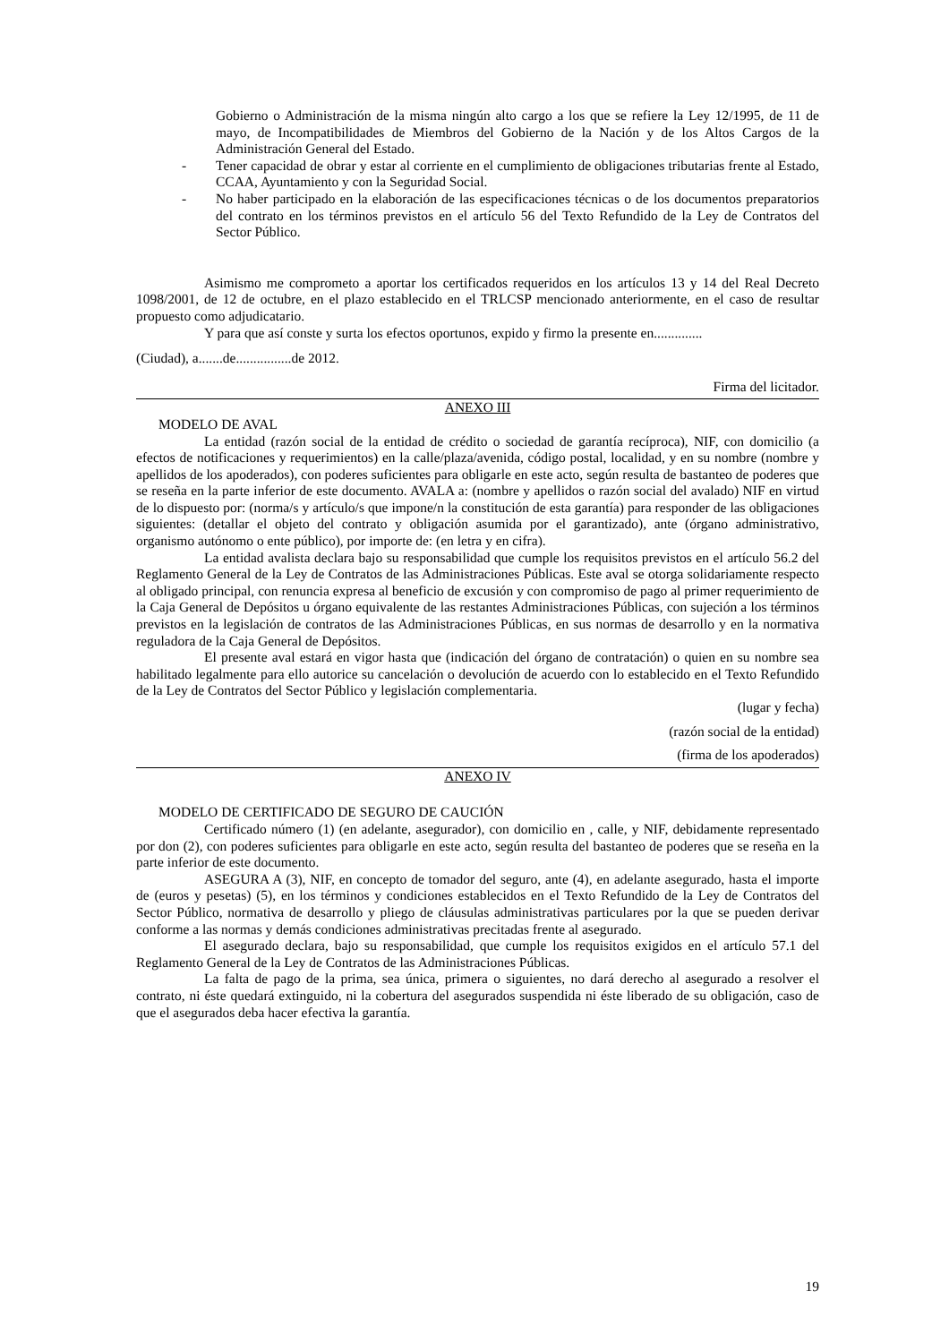Gobierno o Administración de la misma ningún alto cargo a los que se refiere la Ley 12/1995, de 11 de mayo, de Incompatibilidades de Miembros del Gobierno de la Nación y de los Altos Cargos de la Administración General del Estado.
- Tener capacidad de obrar y estar al corriente en el cumplimiento de obligaciones tributarias frente al Estado, CCAA, Ayuntamiento y con la Seguridad Social.
- No haber participado en la elaboración de las especificaciones técnicas o de los documentos preparatorios del contrato en los términos previstos en el artículo 56 del Texto Refundido de la Ley de Contratos del Sector Público.
Asimismo me comprometo a aportar los certificados requeridos en los artículos 13 y 14 del Real Decreto 1098/2001, de 12 de octubre, en el plazo establecido en el TRLCSP mencionado anteriormente, en el caso de resultar propuesto como adjudicatario.
Y para que así conste y surta los efectos oportunos, expido y firmo la presente en..............
(Ciudad), a.......de................de 2012.
Firma del licitador.
ANEXO III
MODELO DE AVAL
La entidad (razón social de la entidad de crédito o sociedad de garantía recíproca), NIF, con domicilio (a efectos de notificaciones y requerimientos) en la calle/plaza/avenida, código postal, localidad, y en su nombre (nombre y apellidos de los apoderados), con poderes suficientes para obligarle en este acto, según resulta de bastanteo de poderes que se reseña en la parte inferior de este documento. AVALA a: (nombre y apellidos o razón social del avalado) NIF en virtud de lo dispuesto por: (norma/s y artículo/s que impone/n la constitución de esta garantía) para responder de las obligaciones siguientes: (detallar el objeto del contrato y obligación asumida por el garantizado), ante (órgano administrativo, organismo autónomo o ente público), por importe de: (en letra y en cifra).
La entidad avalista declara bajo su responsabilidad que cumple los requisitos previstos en el artículo 56.2 del Reglamento General de la Ley de Contratos de las Administraciones Públicas. Este aval se otorga solidariamente respecto al obligado principal, con renuncia expresa al beneficio de excusión y con compromiso de pago al primer requerimiento de la Caja General de Depósitos u órgano equivalente de las restantes Administraciones Públicas, con sujeción a los términos previstos en la legislación de contratos de las Administraciones Públicas, en sus normas de desarrollo y en la normativa reguladora de la Caja General de Depósitos.
El presente aval estará en vigor hasta que (indicación del órgano de contratación) o quien en su nombre sea habilitado legalmente para ello autorice su cancelación o devolución de acuerdo con lo establecido en el Texto Refundido de la Ley de Contratos del Sector Público y legislación complementaria.
(lugar y fecha)
(razón social de la entidad)
(firma de los apoderados)
ANEXO IV
MODELO DE CERTIFICADO DE SEGURO DE CAUCIÓN
Certificado número (1) (en adelante, asegurador), con domicilio en , calle, y NIF, debidamente representado por don (2), con poderes suficientes para obligarle en este acto, según resulta del bastanteo de poderes que se reseña en la parte inferior de este documento.
ASEGURA A (3), NIF, en concepto de tomador del seguro, ante (4), en adelante asegurado, hasta el importe de (euros y pesetas) (5), en los términos y condiciones establecidos en el Texto Refundido de la Ley de Contratos del Sector Público, normativa de desarrollo y pliego de cláusulas administrativas particulares por la que se pueden derivar conforme a las normas y demás condiciones administrativas precitadas frente al asegurado.
El asegurado declara, bajo su responsabilidad, que cumple los requisitos exigidos en el artículo 57.1 del Reglamento General de la Ley de Contratos de las Administraciones Públicas.
La falta de pago de la prima, sea única, primera o siguientes, no dará derecho al asegurado a resolver el contrato, ni éste quedará extinguido, ni la cobertura del asegurados suspendida ni éste liberado de su obligación, caso de que el asegurados deba hacer efectiva la garantía.
19